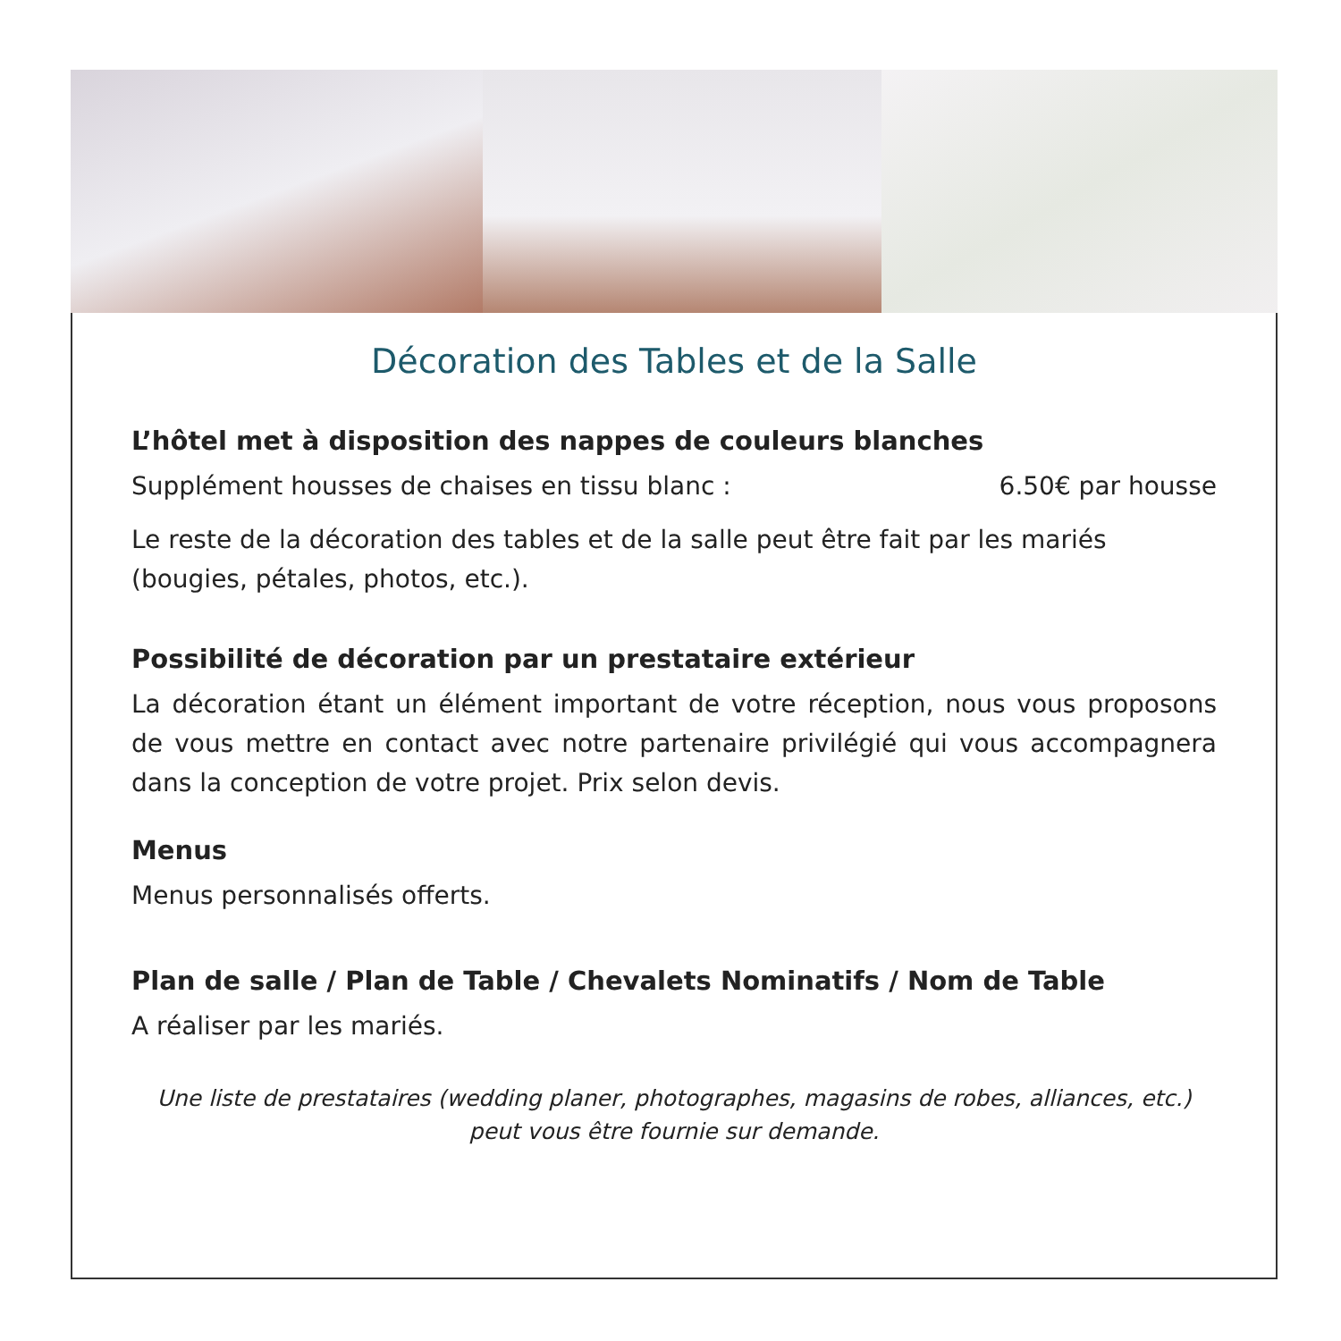Décoration des Tables et de la Salle
L’hôtel met à disposition des nappes de couleurs blanches
Supplément housses de chaises en tissu blanc : 6.50€ par housse
Le reste de la décoration des tables et de la salle peut être fait par les mariés (bougies, pétales, photos, etc.).
Possibilité de décoration par un prestataire extérieur
La décoration étant un élément important de votre réception, nous vous proposons de vous mettre en contact avec notre partenaire privilégié qui vous accompagnera dans la conception de votre projet. Prix selon devis.
Menus
Menus personnalisés offerts.
Plan de salle / Plan de Table / Chevalets Nominatifs / Nom de Table
A réaliser par les mariés.
Une liste de prestataires (wedding planer, photographes, magasins de robes, alliances, etc.) peut vous être fournie sur demande.